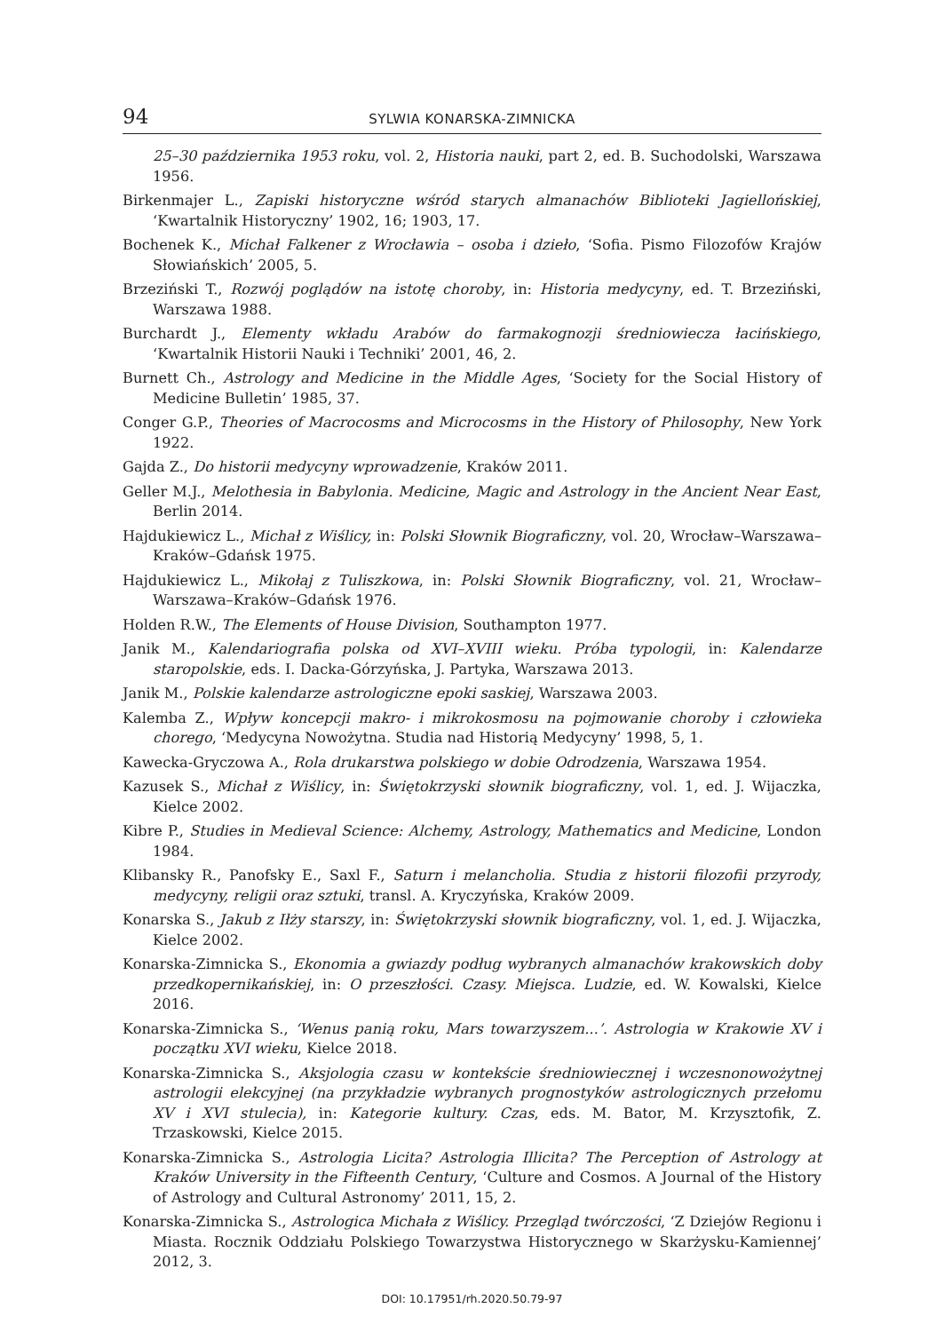94 SYLWIA KONARSKA-ZIMNICKA
25–30 października 1953 roku, vol. 2, Historia nauki, part 2, ed. B. Suchodolski, Warszawa 1956.
Birkenmajer L., Zapiski historyczne wśród starych almanachów Biblioteki Jagiellońskiej, ‘Kwartalnik Historyczny’ 1902, 16; 1903, 17.
Bochenek K., Michał Falkener z Wrocławia – osoba i dzieło, ‘Sofia. Pismo Filozofów Krajów Słowiańskich’ 2005, 5.
Brzeziński T., Rozwój poglądów na istotę choroby, in: Historia medycyny, ed. T. Brzeziński, Warszawa 1988.
Burchardt J., Elementy wkładu Arabów do farmakognozji średniowiecza łacińskiego, ‘Kwartalnik Historii Nauki i Techniki’ 2001, 46, 2.
Burnett Ch., Astrology and Medicine in the Middle Ages, ‘Society for the Social History of Medicine Bulletin’ 1985, 37.
Conger G.P., Theories of Macrocosms and Microcosms in the History of Philosophy, New York 1922.
Gajda Z., Do historii medycyny wprowadzenie, Kraków 2011.
Geller M.J., Melothesia in Babylonia. Medicine, Magic and Astrology in the Ancient Near East, Berlin 2014.
Hajdukiewicz L., Michał z Wiślicy, in: Polski Słownik Biograficzny, vol. 20, Wrocław–Warszawa–Kraków–Gdańsk 1975.
Hajdukiewicz L., Mikołaj z Tuliszkowa, in: Polski Słownik Biograficzny, vol. 21, Wrocław–Warszawa–Kraków–Gdańsk 1976.
Holden R.W., The Elements of House Division, Southampton 1977.
Janik M., Kalendariografia polska od XVI–XVIII wieku. Próba typologii, in: Kalendarze staropolskie, eds. I. Dacka-Górzyńska, J. Partyka, Warszawa 2013.
Janik M., Polskie kalendarze astrologiczne epoki saskiej, Warszawa 2003.
Kalemba Z., Wpływ koncepcji makro- i mikrokosmosu na pojmowanie choroby i człowieka chorego, ‘Medycyna Nowożytna. Studia nad Historią Medycyny’ 1998, 5, 1.
Kawecka-Gryczowa A., Rola drukarstwa polskiego w dobie Odrodzenia, Warszawa 1954.
Kazusek S., Michał z Wiślicy, in: Świętokrzyski słownik biograficzny, vol. 1, ed. J. Wijaczka, Kielce 2002.
Kibre P., Studies in Medieval Science: Alchemy, Astrology, Mathematics and Medicine, London 1984.
Klibansky R., Panofsky E., Saxl F., Saturn i melancholia. Studia z historii filozofii przyrody, medycyny, religii oraz sztuki, transl. A. Kryczyńska, Kraków 2009.
Konarska S., Jakub z Iłży starszy, in: Świętokrzyski słownik biograficzny, vol. 1, ed. J. Wijaczka, Kielce 2002.
Konarska-Zimnicka S., Ekonomia a gwiazdy podług wybranych almanachów krakowskich doby przedkopernikańskiej, in: O przeszłości. Czasy. Miejsca. Ludzie, ed. W. Kowalski, Kielce 2016.
Konarska-Zimnicka S., ‘Wenus panią roku, Mars towarzyszem...’. Astrologia w Krakowie XV i początku XVI wieku, Kielce 2018.
Konarska-Zimnicka S., Aksjologia czasu w kontekście średniowiecznej i wczesnonowożytnej astrologii elekcyjnej (na przykładzie wybranych prognostyków astrologicznych przełomu XV i XVI stulecia), in: Kategorie kultury. Czas, eds. M. Bator, M. Krzysztofik, Z. Trzaskowski, Kielce 2015.
Konarska-Zimnicka S., Astrologia Licita? Astrologia Illicita? The Perception of Astrology at Kraków University in the Fifteenth Century, ‘Culture and Cosmos. A Journal of the History of Astrology and Cultural Astronomy’ 2011, 15, 2.
Konarska-Zimnicka S., Astrologica Michała z Wiślicy. Przegląd twórczości, ‘Z Dziejów Regionu i Miasta. Rocznik Oddziału Polskiego Towarzystwa Historycznego w Skarżysku-Kamiennej’ 2012, 3.
DOI: 10.17951/rh.2020.50.79-97